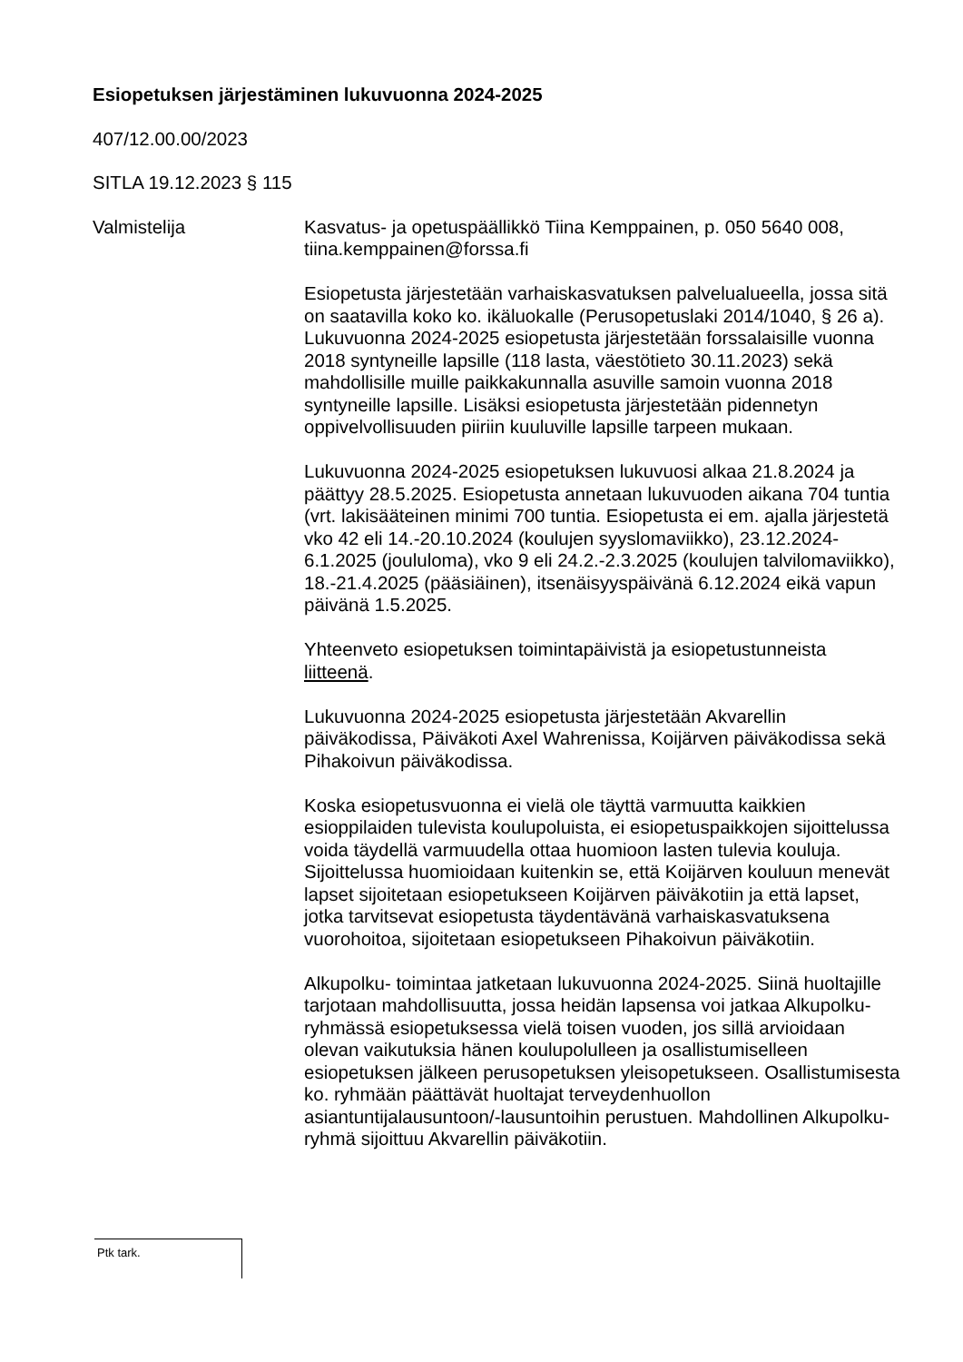Esiopetuksen järjestäminen lukuvuonna 2024-2025
407/12.00.00/2023
SITLA 19.12.2023 § 115
Valmistelija Kasvatus- ja opetuspäällikkö Tiina Kemppainen, p. 050 5640 008, tiina.kemppainen@forssa.fi
Esiopetusta järjestetään varhaiskasvatuksen palvelualueella, jossa sitä on saatavilla koko ko. ikäluokalle (Perusopetuslaki 2014/1040, § 26 a). Lukuvuonna 2024-2025 esiopetusta järjestetään forssalaisille vuonna 2018 syntyneille lapsille (118 lasta, väestötieto 30.11.2023) sekä mahdollisille muille paikkakunnalla asuville samoin vuonna 2018 syntyneille lapsille. Lisäksi esiopetusta järjestetään pidennetyn oppivelvollisuuden piiriin kuuluville lapsille tarpeen mukaan.
Lukuvuonna 2024-2025 esiopetuksen lukuvuosi alkaa 21.8.2024 ja päättyy 28.5.2025. Esiopetusta annetaan lukuvuoden aikana 704 tuntia (vrt. lakisääteinen minimi 700 tuntia. Esiopetusta ei em. ajalla järjestetä vko 42 eli 14.-20.10.2024 (koulujen syyslomaviikko), 23.12.2024-6.1.2025 (joululoma), vko 9 eli 24.2.-2.3.2025 (koulujen talvilomaviikko), 18.-21.4.2025 (pääsiäinen), itsenäisyyspäivänä 6.12.2024 eikä vapun päivänä 1.5.2025.
Yhteenveto esiopetuksen toimintapäivistä ja esiopetustunneista liitteenä.
Lukuvuonna 2024-2025 esiopetusta järjestetään Akvarellin päiväkodissa, Päiväkoti Axel Wahrenissa, Koijärven päiväkodissa sekä Pihakoivun päiväkodissa.
Koska esiopetusvuonna ei vielä ole täyttä varmuutta kaikkien esioppilaiden tulevista koulupoluista, ei esiopetuspaikkojen sijoittelussa voida täydellä varmuudella ottaa huomioon lasten tulevia kouluja. Sijoittelussa huomioidaan kuitenkin se, että Koijärven kouluun menevät lapset sijoitetaan esiopetukseen Koijärven päiväkotiin ja että lapset, jotka tarvitsevat esiopetusta täydentävänä varhaiskasvatuksena vuorohoitoa, sijoitetaan esiopetukseen Pihakoivun päiväkotiin.
Alkupolku- toimintaa jatketaan lukuvuonna 2024-2025. Siinä huoltajille tarjotaan mahdollisuutta, jossa heidän lapsensa voi jatkaa Alkupolku-ryhmässä esiopetuksessa vielä toisen vuoden, jos sillä arvioidaan olevan vaikutuksia hänen koulupolulleen ja osallistumiselleen esiopetuksen jälkeen perusopetuksen yleisopetukseen. Osallistumisesta ko. ryhmään päättävät huoltajat terveydenhuollon asiantuntijalausuntoon/-lausuntoihin perustuen. Mahdollinen Alkupolku-ryhmä sijoittuu Akvarellin päiväkotiin.
Ptk tark.